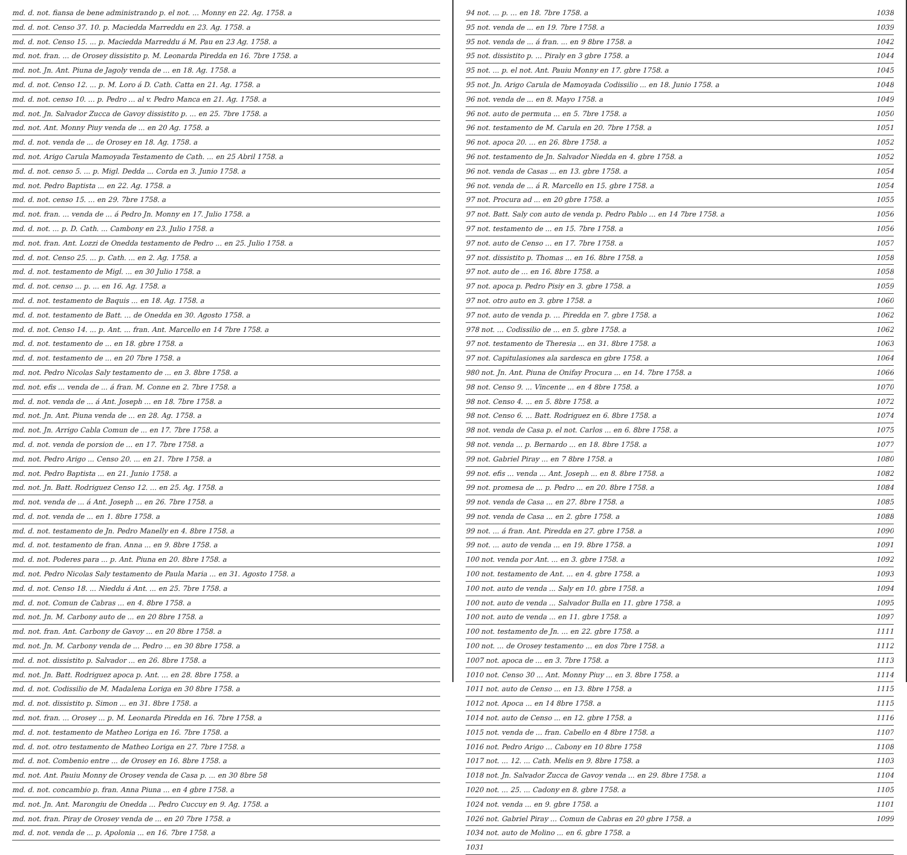md. d. not. fiansa de bene administrando p. el not. ... Monny en 22. Ag. 1758. a
md. d. not. Censo 37. 10. p. Maciedda Marreddu en 23. Ag. 1758. a
md. d. not. Censo 15. ... p. Maciedda Marreddu á M. Pau en 23 Ag. 1758. a
md. not. fran. ... de Orosey dissistito p. M. Leonarda Piredda en 16. 7bre 1758. a
md. not. Jn. Ant. Piuna de Jagoly venda de ... en 18. Ag. 1758. a
md. d. not. Censo 12. ... p. M. Loro á D. Cath. Catta en 21. Ag. 1758. a
md. d. not. censo 10. ... p. Pedro ... al v. Pedro Manca en 21. Ag. 1758. a
md. not. Jn. Salvador Zucca de Gavoy dissistito p. ... en 25. 7bre 1758. a
md. not. Ant. Monny Piuy venda de ... en 20 Ag. 1758. a
md. d. not. venda de ... de Orosey en 18. Ag. 1758. a
md. not. Arigo Carula Mamoyada Testamento de Cath. ... en 25 Abril 1758. a
md. d. not. censo 5. ... p. Migl. Dedda ... Corda en 3. Junio 1758. a
md. not. Pedro Baptista ... en 22. Ag. 1758. a
md. d. not. censo 15. ... en 29. 7bre 1758. a
md. not. fran. ... venda de ... á Pedro Jn. Monny en 17. Julio 1758. a
md. d. not. ... p. D. Cath. ... Cambony en 23. Julio 1758. a
md. not. fran. Ant. Lozzi de Onedda testamento de Pedro ... en 25. Julio 1758. a
md. d. not. Censo 25. ... p. Cath. ... en 2. Ag. 1758. a
md. d. not. testamento de Migl. ... en 30 Julio 1758. a
md. d. not. censo ... p. ... en 16. Ag. 1758. a
md. d. not. testamento de Baquis ... en 18. Ag. 1758. a
md. d. not. testamento de Batt. ... de Onedda en 30. Agosto 1758. a
md. d. not. Censo 14. ... p. Ant. ... fran. Ant. Marcello en 14 7bre 1758. a
md. d. not. testamento de ... en 18. gbre 1758. a
md. d. not. testamento de ... en 20 7bre 1758. a
md. not. Pedro Nicolas Saly testamento de ... en 3. 8bre 1758. a
md. not. efis ... venda de ... á fran. M. Conne en 2. 7bre 1758. a
md. d. not. venda de ... á Ant. Joseph ... en 18. 7bre 1758. a
md. not. Jn. Ant. Piuna venda de ... en 28. Ag. 1758. a
md. not. Jn. Arrigo Cabla Comun de ... en 17. 7bre 1758. a
md. d. not. venda de porsion de ... en 17. 7bre 1758. a
md. not. Pedro Arigo ... Censo 20. ... en 21. 7bre 1758. a
md. not. Pedro Baptista ... en 21. Junio 1758. a
md. not. Jn. Batt. Rodriguez Censo 12. ... en 25. Ag. 1758. a
md. not. venda de ... á Ant. Joseph ... en 26. 7bre 1758. a
md. d. not. venda de ... en 1. 8bre 1758. a
md. d. not. testamento de Jn. Pedro Manelly en 4. 8bre 1758. a
md. d. not. testamento de fran. Anna ... en 9. 8bre 1758. a
md. d. not. Poderes para ... p. Ant. Piuna en 20. 8bre 1758. a
md. not. Pedro Nicolas Saly testamento de Paula Maria ... en 31. Agosto 1758. a
md. d. not. Censo 18. ... Nieddu á Ant. ... en 25. 7bre 1758. a
md. d. not. Comun de Cabras ... en 4. 8bre 1758. a
md. not. Jn. M. Carbony auto de ... en 20 8bre 1758. a
md. not. fran. Ant. Carbony de Gavoy ... en 20 8bre 1758. a
md. not. Jn. M. Carbony venda de ... Pedro ... en 30 8bre 1758. a
md. d. not. dissistito p. Salvador ... en 26. 8bre 1758. a
md. not. Jn. Batt. Rodriguez apoca p. Ant. ... en 28. 8bre 1758. a
md. d. not. Codissilio de M. Madalena Loriga en 30 8bre 1758. a
md. d. not. dissistito p. Simon ... en 31. 8bre 1758. a
md. not. fran. ... Orosey ... p. M. Leonarda Piredda en 16. 7bre 1758. a
md. d. not. testamento de Matheo Loriga en 16. 7bre 1758. a
md. d. not. otro testamento de Matheo Loriga en 27. 7bre 1758. a
md. d. not. Combenio entre ... de Orosey en 16. 8bre 1758. a
md. not. Ant. Pauiu Monny de Orosey venda de Casa p. ... en 30 8bre 58
md. d. not. concambio p. fran. Anna Piuna ... en 4 gbre 1758. a
md. not. Jn. Ant. Marongiu de Onedda ... Pedro Cuccuy en 9. Ag. 1758. a
md. not. fran. Piray de Orosey venda de ... en 20 7bre 1758. a
md. d. not. venda de ... p. Apolonia ... en 16. 7bre 1758. a
94 not. ... p. ... en 18. 7bre 1758. a 1038
95 not. venda de ... en 19. 7bre 1758. a 1039
95 not. venda de ... á fran. ... en 9 8bre 1758. a 1042
95 not. dissistito p. ... Piraly en 3 gbre 1758. a 1044
95 not. ... p. el not. Ant. Pauiu Monny en 17. gbre 1758. a 1045
95 not. Jn. Arigo Carula de Mamoyada Codissilio ... en 18. Junio 1758. a 1048
96 not. venda de ... en 8. Mayo 1758. a 1049
96 not. auto de permuta ... en 5. 7bre 1758. a 1050
96 not. testamento de M. Carula en 20. 7bre 1758. a 1051
96 not. apoca 20. ... en 26. 8bre 1758. a 1052
96 not. testamento de Jn. Salvador Niedda en 4. gbre 1758. a 1052
96 not. venda de Casas ... en 13. gbre 1758. a 1054
96 not. venda de ... á R. Marcello en 15. gbre 1758. a 1054
97 not. Procura ad ... en 20 gbre 1758. a 1055
97 not. Batt. Saly con auto de venda p. Pedro Pablo ... en 14 7bre 1758. a 1056
97 not. testamento de ... en 15. 7bre 1758. a 1056
97 not. auto de Censo ... en 17. 7bre 1758. a 1057
97 not. dissistito p. Thomas ... en 16. 8bre 1758. a 1058
97 not. auto de ... en 16. 8bre 1758. a 1058
97 not. apoca p. Pedro Pisiy en 3. gbre 1758. a 1059
97 not. otro auto en 3. gbre 1758. a 1060
97 not. auto de venda p. ... Piredda en 7. gbre 1758. a 1062
978 not. ... Codissilio de ... en 5. gbre 1758. a 1062
97 not. testamento de Theresia ... en 31. 8bre 1758. a 1063
97 not. Capitulasiones ala sardesca en gbre 1758. a 1064
980 not. Jn. Ant. Piuna de Onifay Procura ... en 14. 7bre 1758. a 1066
98 not. Censo 9. ... Vincente ... en 4 8bre 1758. a 1070
98 not. Censo 4. ... en 5. 8bre 1758. a 1072
98 not. Censo 6. ... Batt. Rodriguez en 6. 8bre 1758. a 1074
98 not. venda de Casa p. el not. Carlos ... en 6. 8bre 1758. a 1075
98 not. venda ... p. Bernardo ... en 18. 8bre 1758. a 1077
99 not. Gabriel Piray ... en 7 8bre 1758. a 1080
99 not. efis ... venda ... Ant. Joseph ... en 8. 8bre 1758. a 1082
99 not. promesa de ... p. Pedro ... en 20. 8bre 1758. a 1084
99 not. venda de Casa ... en 27. 8bre 1758. a 1085
99 not. venda de Casa ... en 2. gbre 1758. a 1088
99 not. ... á fran. Ant. Piredda en 27. gbre 1758. a 1090
99 not. ... auto de venda ... en 19. 8bre 1758. a 1091
100 not. venda por Ant. ... en 3. gbre 1758. a 1092
100 not. testamento de Ant. ... en 4. gbre 1758. a 1093
100 not. auto de venda ... Saly en 10. gbre 1758. a 1094
100 not. auto de venda ... Salvador Bulla en 11. gbre 1758. a 1095
100 not. auto de venda ... en 11. gbre 1758. a 1097
100 not. testamento de Jn. ... en 22. gbre 1758. a 1111
100 not. ... de Orosey testamento ... en dos 7bre 1758. a 1112
1007 not. apoca de ... en 3. 7bre 1758. a 1113
1010 not. Censo 30 ... Ant. Monny Piuy ... en 3. 8bre 1758. a 1114
1011 not. auto de Censo ... en 13. 8bre 1758. a 1115
1012 not. Apoca ... en 14 8bre 1758. a 1115
1014 not. auto de Censo ... en 12. gbre 1758. a 1116
1015 not. venda de ... fran. Cabello en 4 8bre 1758. a 1107
1016 not. Pedro Arigo ... Cabony en 10 8bre 1758 1108
1017 not. ... 12. ... Cath. Melis en 9. 8bre 1758. a 1103
1018 not. Jn. Salvador Zucca de Gavoy venda ... en 29. 8bre 1758. a 1104
1020 not. ... 25. ... Cadony en 8. gbre 1758. a 1105
1024 not. venda ... en 9. gbre 1758. a 1101
1026 not. Gabriel Piray ... Comun de Cabras en 20 gbre 1758. a 1099
1034 not. auto de Molino ... en 6. gbre 1758. a
1031